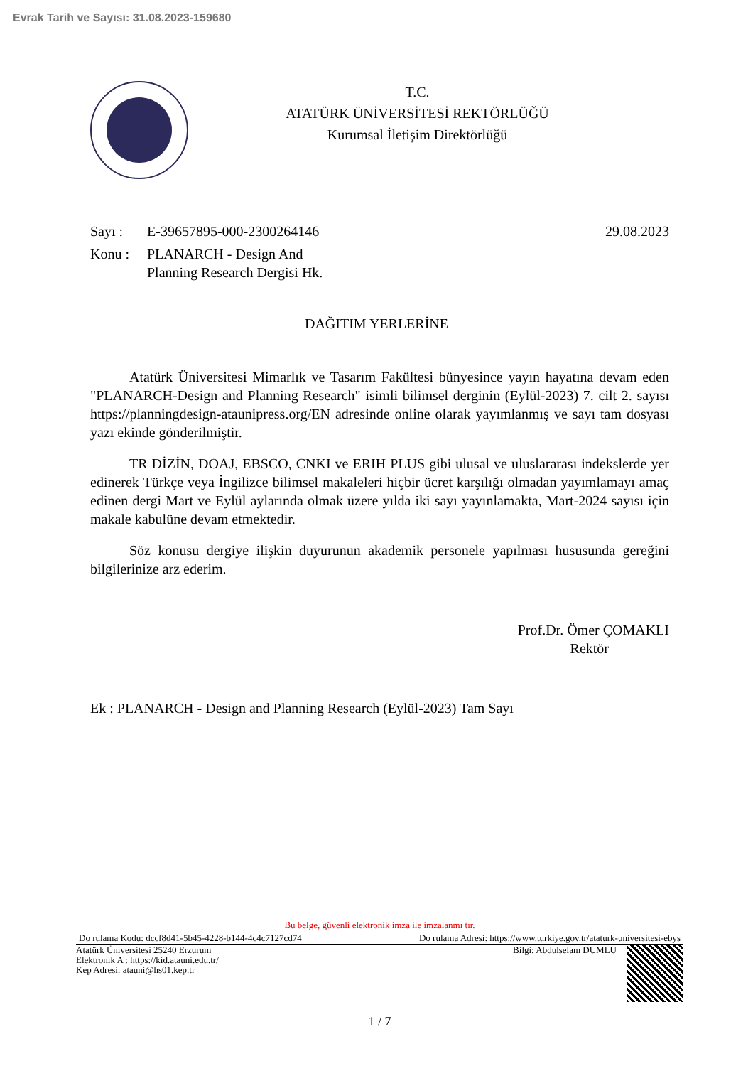Evrak Tarih ve Sayısı: 31.08.2023-159680
T.C.
ATATÜRK ÜNİVERSİTESİ REKTÖRLÜĞÜ
Kurumsal İletişim Direktörlüğü
Sayı : E-39657895-000-2300264146 29.08.2023
Konu : PLANARCH - Design And
Planning Research Dergisi Hk.
DAĞITIM YERLERİNE
Atatürk Üniversitesi Mimarlık ve Tasarım Fakültesi bünyesince yayın hayatına devam eden "PLANARCH-Design and Planning Research" isimli bilimsel derginin (Eylül-2023) 7. cilt 2. sayısı https://planningdesign-ataunipress.org/EN adresinde online olarak yayımlanmış ve sayı tam dosyası yazı ekinde gönderilmiştir.
TR DİZİN, DOAJ, EBSCO, CNKI ve ERIH PLUS gibi ulusal ve uluslararası indekslerde yer edinerek Türkçe veya İngilizce bilimsel makaleleri hiçbir ücret karşılığı olmadan yayımlamayı amaç edinen dergi Mart ve Eylül aylarında olmak üzere yılda iki sayı yayınlamakta, Mart-2024 sayısı için makale kabulüne devam etmektedir.
Söz konusu dergiye ilişkin duyurunun akademik personele yapılması hususunda gereğini bilgilerinize arz ederim.
Prof.Dr. Ömer ÇOMAKLI
Rektör
Ek : PLANARCH - Design and Planning Research (Eylül-2023) Tam Sayı
Bu belge, güvenli elektronik imza ile imzalanmı tır.
Do rulama Kodu: dccf8d41-5b45-4228-b144-4c4c7127cd74 Do rulama Adresi: https://www.turkiye.gov.tr/ataturk-universitesi-ebys
Atatürk Üniversitesi 25240 Erzurum
Elektronik A : https://kid.atauni.edu.tr/
Kep Adresi: atauni@hs01.kep.tr
Bilgi: Abdulselam DUMLU
1 / 7